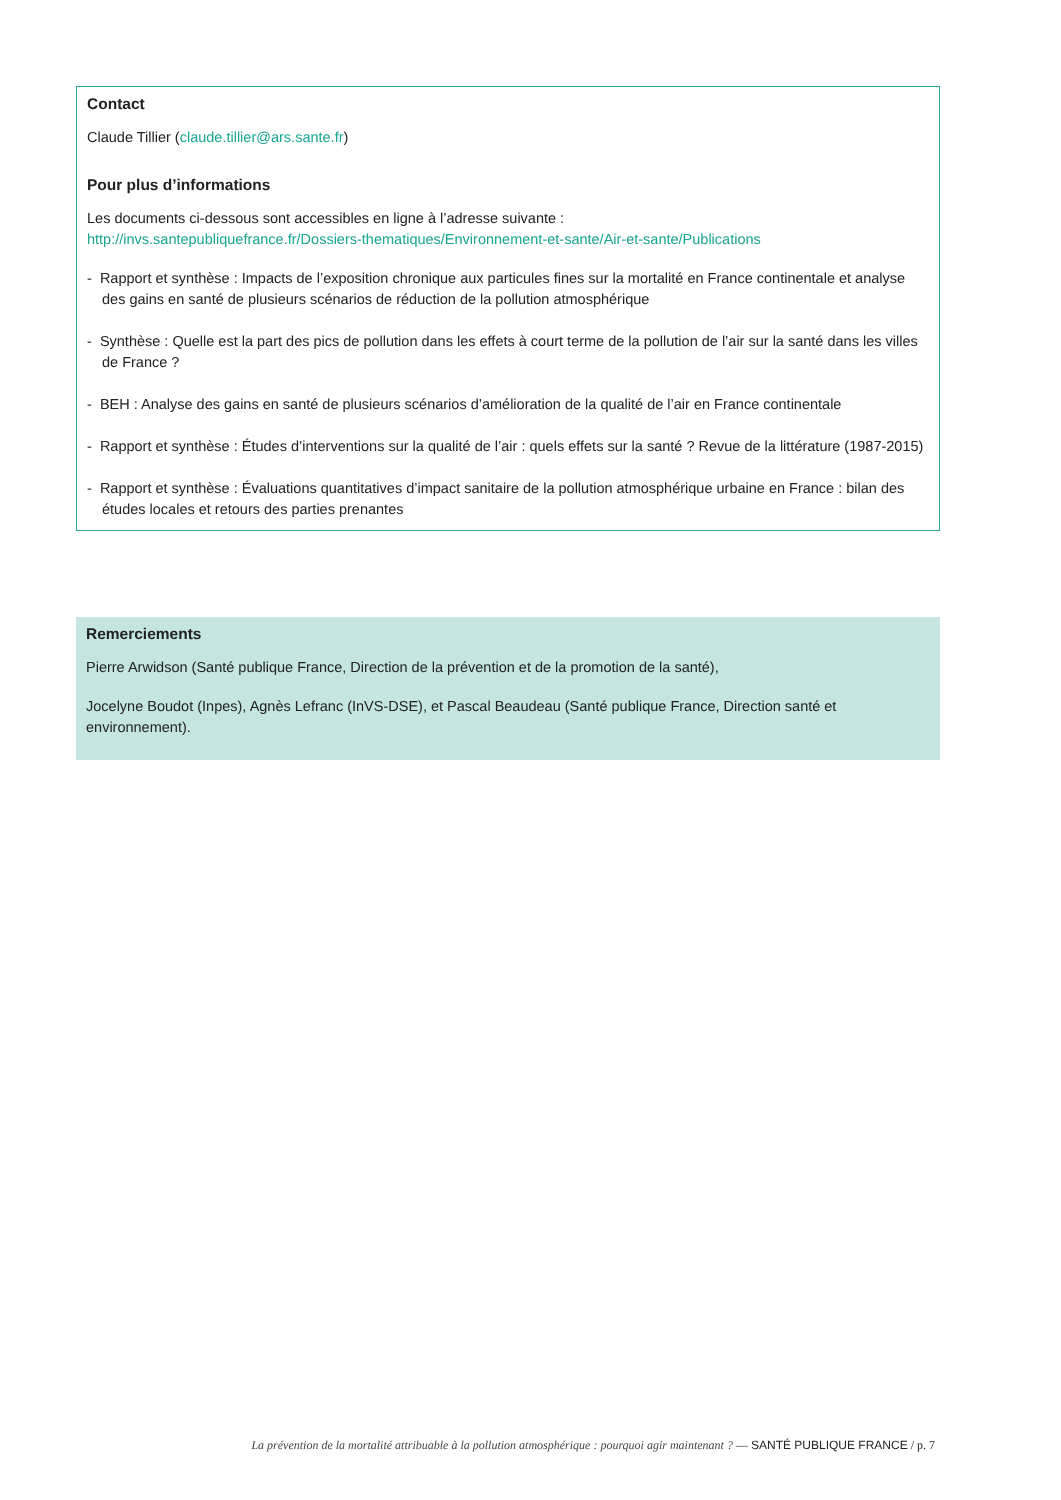Contact
Claude Tillier (claude.tillier@ars.sante.fr)
Pour plus d’informations
Les documents ci-dessous sont accessibles en ligne à l’adresse suivante :
http://invs.santepubliquefrance.fr/Dossiers-thematiques/Environnement-et-sante/Air-et-sante/Publications
- Rapport et synthèse : Impacts de l’exposition chronique aux particules fines sur la mortalité en France continentale et analyse des gains en santé de plusieurs scénarios de réduction de la pollution atmosphérique
- Synthèse : Quelle est la part des pics de pollution dans les effets à court terme de la pollution de l’air sur la santé dans les villes de France ?
- BEH : Analyse des gains en santé de plusieurs scénarios d’amélioration de la qualité de l’air en France continentale
- Rapport et synthèse : Études d’interventions sur la qualité de l’air : quels effets sur la santé ? Revue de la littérature (1987-2015)
- Rapport et synthèse : Évaluations quantitatives d’impact sanitaire de la pollution atmosphérique urbaine en France : bilan des études locales et retours des parties prenantes
Remerciements
Pierre Arwidson (Santé publique France, Direction de la prévention et de la promotion de la santé),
Jocelyne Boudot (Inpes), Agnès Lefranc (InVS-DSE), et Pascal Beaudeau (Santé publique France, Direction santé et environnement).
La prévention de la mortalité attribuable à la pollution atmosphérique : pourquoi agir maintenant ? — SANTÉ PUBLIQUE FRANCE / p. 7